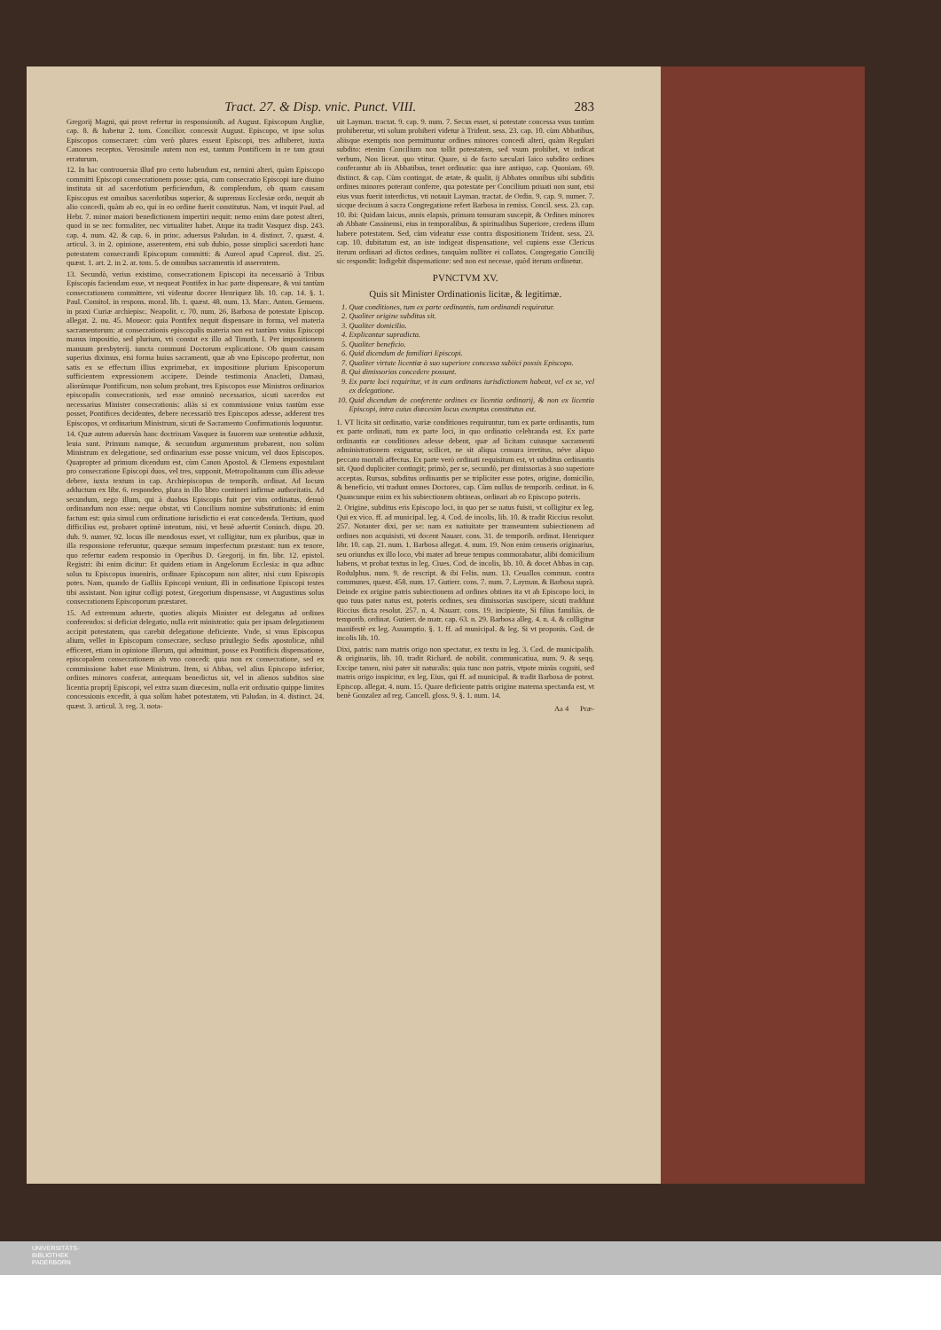Tract. 27. & Disp. vnic. Punct. VIII. 283
Gregorij Magni, qui provt refertur in responsionib. ad August. Episcopum Angliæ, cap. 8. & habetur 2. tom. Concilior. concessit August. Episcopo, vt ipse solus Episcopos consecraret: cùm verò plures essent Episcopi, tres adhiberet, iuxta Canones receptos. Verosimile autem non est, tantum Pontificem in re tam graui erraturum.
12. In hac controuersia illud pro certo habendum est, nemini alteri, quàm Episcopo committi Episcopi consecrationem posse: quia, cum consecratio Episcopi iure diuino instituta sit ad sacerdotium perficiendum, & complendum, ob quam causam Episcopus est omnibus sacerdotibus superior, & supremus Ecclesiæ ordo, nequit ab alio concedi, quàm ab eo, qui in eo ordine fuerit constitutus. Nam, vt inquit Paul. ad Hebr. 7. minor maiori benedictionem impertiri nequit: nemo enim dare potest alteri, quod in se nec formaliter, nec virtualiter habet. Atque ita tradit Vasquez disp. 243. cap. 4. num. 42. & cap. 6. in princ. aduersus Paludan. in 4. distinct. 7. quæst. 4. articul. 3. in 2. opinione, asserentem, etsi sub dubio, posse simplici sacerdoti hanc potestatem consecrandi Episcopum committi: & Aureol apud Capreol. dist. 25. quæst. 1. art. 2. in 2. ar. tom. 5. de omnibus sacramentis id asserentem.
13. Secundò, verius existimo, consecrationem Episcopi ita necessariò à Tribus Episcopis faciendam esse, vt nequeat Pontifex in hac parte dispensare, & vni tantùm consecrationem committere, vti videntur docere Henriquez lib. 10. cap. 14. §. 1. Paul. Comitol. in respons. moral. lib. 1. quæst. 48. num. 13. Marc. Anton. Genuens. in praxi Curiæ archiepisc. Neapolit. c. 70. num. 26. Barbosa de potestate Episcop. allegat. 2. nu. 45. Moueor: quia Pontifex nequit dispensare in forma, vel materia sacramentorum: at consecrationis episcopalis materia non est tantùm vnius Episcopi manus impositio, sed plurium, vti constat ex illo ad Timoth. I. Per impositionem manuum presbyterij. iuncta communi Doctorum explicatione. Ob quam causam superius diximus, etsi forma huius sacramenti, quæ ab vno Episcopo profertur, non satis ex se effectum illius exprimebat, ex impositione plurium Episcoporum sufficientem expressionem accipere. Deinde testimonia Anacleti, Damasi, aliorúmque Pontificum, non solum probant, tres Episcopos esse Ministros ordinarios episcopalis consecrationis, sed esse omninò necessarios, sicuti sacerdos est necessarius Minister consecrationis: aliàs si ex commissione vnius tantùm esse posset, Pontifices decidentes, debere necessariò tres Episcopos adesse, adderent tres Episcopos, vt ordinarium Ministrum, sicuti de Sacramento Confirmationis loquuntur.
14. Quæ autem aduersùs hanc doctrinam Vasquez in fauorem suæ sententiæ adduxit, leuia sunt. Primum namque, & secundum argumentum probarent, non solùm Ministrum ex delegatione, sed ordinarium esse posse vnicum, vel duos Episcopos. Quapropter ad primum dicendum est, cùm Canon Apostol. & Clemens expostulant pro consecratione Episcopi duos, vel tres, supponit, Metropolitanum cum illis adesse debere, iuxta textum in cap. Archiepiscopus de temporib. ordinat. Ad locum adductum ex libr. 6. respondeo, plura in illo libro contineri infirmæ authoritatis. Ad secundum, nego illum, qui à duobus Episcopis fuit per vim ordinatus, denuò ordinandum non esse: neque obstat, vti Concilium nomine substitutionis: id enim factum est: quia simul cum ordinatione iurisdictio ei erat concedenda. Tertium, quod difficilius est, probaret optimè intentum, nisi, vt benè aduertit Coninch. dispu. 20. dub. 9. numer. 92. locus ille mendosus esset, vt colligitur, tum ex pluribus, quæ in illa responsione referuntur, quæque sensum imperfectum præstant: tum ex tenore, quo refertur eadem responsio in Operibus D. Gregorij. in fin. libr. 12. epistol. Registri: ibi enim dicitur: Et quidem etiam in Angelorum Ecclesia: in qua adhuc solus tu Episcopus inueniris, ordinare Episcopum non aliter, nisi cum Episcopis potes. Nam, quando de Galliis Episcopi veniunt, illi in ordinatione Episcopi testes tibi assistant. Non igitur colligi potest, Gregorium dispensasse, vt Augustinus solus consecrationem Episcoporum præstaret.
15. Ad extremum aduerte, quoties aliquis Minister est delegatus ad ordines conferendos: si deficiat delegatio, nulla erit ministratio: quia per ipsam delegationem accipit potestatem, qua carebit delegatione deficiente. Vnde, si vnus Episcopus alium, vellet in Episcopum consecrare, secluso priuilegio Sedis apostolicæ, nihil efficeret, etiam in opinione illorum, qui admittunt, posse ex Pontificis dispensatione, episcopalem consecrationem ab vno concedi: quia non ex consecratione, sed ex commissione habet esse Ministrum. Item, si Abbas, vel alius Episcopo inferior, ordines minores conferat, antequam benedictus sit, vel in alienos subditos sine licentia proprij Episcopi, vel extra suam diœcesim, nulla erit ordinatio quippe limites concessionis excedit, à qua solùm habet potestatem, vti Paludan. in 4. distinct. 24. quæst. 3. articul. 3. reg. 3. nota-
uit Layman. tractat. 9. cap. 9. num. 7. Secus esset, si potestate concessa vsus tantùm prohiberetur, vti solum prohiberi videtur à Trident. sess. 23. cap. 10. cùm Abbatibus, aliisque exemptis non permittuntur ordines minores concedi alteri, quàm Regulari subdito: etenim Concilium non tollit potestatem, sed vsum prohibet, vt indicat verbum, Non liceat. quo vtitur. Quare, si de facto sæculari laico subdito ordines conferantur ab iis Abbatibus, tenet ordinatio: qua iure antiquo, cap. Quoniam. 69. distinct. & cap. Cùm contingat. de ætate, & qualit. ij Abbates omnibus sibi subditis ordines minores poterant conferre, qua potestate per Concilium priuati non sunt, etsi eius vsus fuerit interdictus, vti notauit Layman. tractat. de Ordin. 9. cap. 9. numer. 7. sicque decisum à sacra Congregatione refert Barbosa in remiss. Concil. sess. 23. cap. 10. ibi: Quidam laicus, annis elapsis, primam tonsuram suscepit, & Ordines minores ab Abbate Cassinensi, eius in temporalibus, & spiritualibus Superiore, credens illum habere potestatem. Sed, cùm videatur esse contra dispositionem Trident. sess. 23. cap. 10. dubitatum est, an iste indigeat dispensatione, vel cupiens esse Clericus iterum ordinari ad dictos ordines, tanquàm nulliter ei collatos. Congregatio Concilij sic respondit: Indigebit dispensatione: sed non est necesse, quòd iterum ordinetur.
PVNCTVM XV.
Quis sit Minister Ordinationis licitæ, & legitimæ.
1. Quæ conditiones, tum ex parte ordinantis, tum ordinandi requiratur.
2. Qualiter origine subditus sit.
3. Qualiter domicilio.
4. Explicantur supradicta.
5. Qualiter beneficio.
6. Quid dicendum de familiari Episcopi.
7. Qualiter virtute licentiæ à suo superiore concessa subiici possis Episcopo.
8. Qui dimissorias concedere possunt.
9. Ex parte loci requiritur, vt in eum ordinans iurisdictionem habeat, vel ex se, vel ex delegatione.
10. Quid dicendum de conferente ordines ex licentia ordinarij, & non ex licentia Episcopi, intra cuius diœcesim locus exemptus constitutus est.
1. VT licita sit ordinatio, variæ conditiones requiruntur, tum ex parte ordinantis, tum ex parte ordinati, tum ex parte loci, in quo ordinatio celebranda est. Ex parte ordinantis eæ conditiones adesse debent, quæ ad licitam cuiusque sacramenti administrationem exiguntur, scilicet, ne sit aliqua censura irretitus, néve aliquo peccato mortali affectus. Ex parte verò ordinati requisitum est, vt subditus ordinantis sit. Quod dupliciter contingit; primò, per se, secundò, per dimissorias à suo superiore acceptas. Rursus, subditus ordinantis per se tripliciter esse potes, origine, domicilio, & beneficio, vti tradunt omnes Doctores, cap. Cùm nullus de temporib. ordinat. in 6. Quancunque enim ex his subiectionem obtineas, ordinari ab eo Episcopo poteris.
2. Origine, subditus eris Episcopo loci, in quo per se natus fuisti, vt colligitur ex leg. Qui ex vico. ff. ad municipal. leg. 4. Cod. de incolis, lib. 10. & tradit Riccius resolut. 257. Notanter dixi, per se: nam ex natiuitate per transeuntem subiectionem ad ordines non acquisisti, vti docent Nauarr. cons. 31. de temporib. ordinat. Henriquez libr. 10. cap. 21. num. 1. Barbosa allegat. 4. num. 19. Non enim censeris originarius, seu oriundus ex illo loco, vbi mater ad breue tempus commorabatur, alibi domicilium habens, vt probat textus in leg. Ciues. Cod. de incolis, lib. 10. & docet Abbas in cap. Rodulphus. num. 9. de rescript. & ibi Felin. num. 13. Ceuallos commun. contra communes, quæst. 458. num. 17. Gutierr. cons. 7. num. 7. Layman. & Barbosa suprà. Deinde ex origine patris subiectionem ad ordines obtines ita vt ab Episcopo loci, in quo tuus pater natus est, poteris ordines, seu dimissorias suscipere, sicuti traddunt Riccius dicta resolut. 257. n. 4. Nauarr. cons. 19. incipiente, Si filius familiàs. de temporib. ordinat. Gutierr. de matr. cap. 63. n. 29. Barbosa alleg. 4. n. 4. & colligitur manifestè ex leg. Assumptio. §. 1. ff. ad municipal. & leg. Si vt proponis. Cod. de incolis lib. 10.
Dixi, patris: nam matris origo non spectatur, ex textu in leg. 3. Cod. de municipalib. & originariis, lib. 10. tradit Richard. de nobilit. communicatiua, num. 9. & seqq. Excipe tamen, nisi pater sit naturalis: quia tunc non patris, vtpote minùs cogniti, sed matris origo inspicitur, ex leg. Eius, qui ff. ad municipal. & tradit Barbosa de potest. Episcop. allegat. 4. num. 15. Quare deficiente patris origine materna spectanda est, vt benè Gonzalez ad reg. Cancell. gloss. 9. §. 1. num. 14.
Aa 4 Præ-
UNIVERSITÄTS-
BIBLIOTHEK
PADERBORN